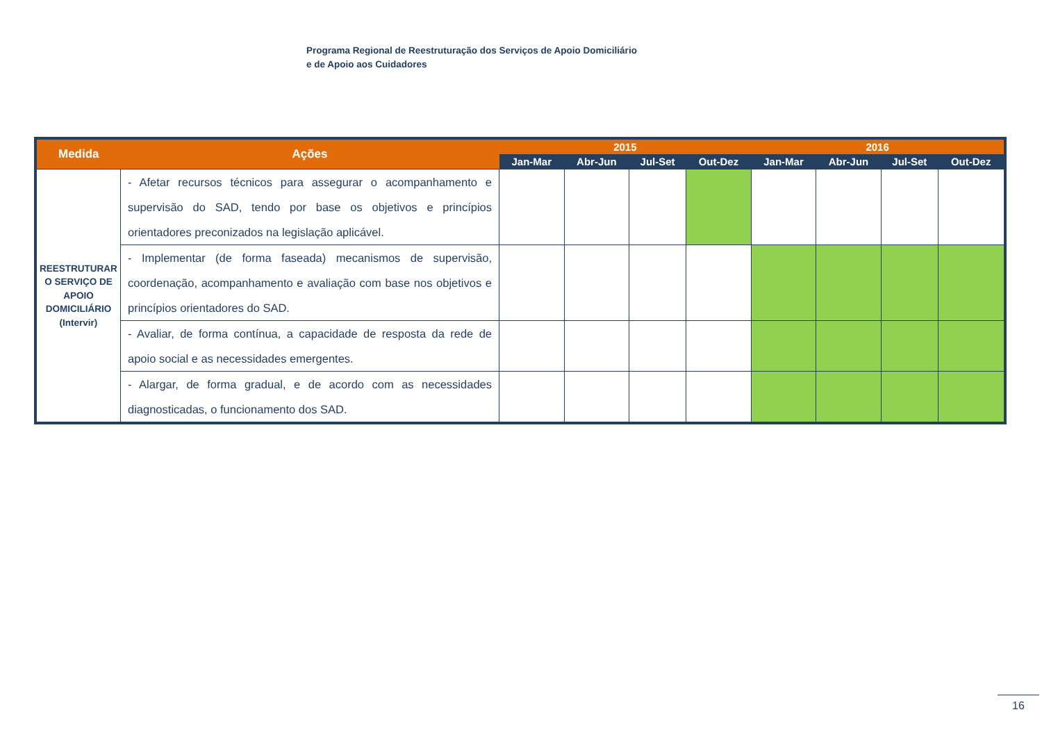Programa Regional de Reestruturação dos Serviços de Apoio Domiciliário
e de Apoio aos Cuidadores
| Medida | Ações | 2015 | | | | 2016 | | | |
| --- | --- | --- | --- | --- | --- | --- | --- | --- | --- |
| | | Jan-Mar | Abr-Jun | Jul-Set | Out-Dez | Jan-Mar | Abr-Jun | Jul-Set | Out-Dez |
| REESTRUTURAR O SERVIÇO DE APOIO DOMICILIÁRIO (Intervir) | - Afetar recursos técnicos para assegurar o acompanhamento e supervisão do SAD, tendo por base os objetivos e princípios orientadores preconizados na legislação aplicável. | | | | | | | | |
| | - Implementar (de forma faseada) mecanismos de supervisão, coordenação, acompanhamento e avaliação com base nos objetivos e princípios orientadores do SAD. | | | | | | | | |
| | - Avaliar, de forma contínua, a capacidade de resposta da rede de apoio social e as necessidades emergentes. | | | | | | | | |
| | - Alargar, de forma gradual, e de acordo com as necessidades diagnosticadas, o funcionamento dos SAD. | | | | | | | | |
16